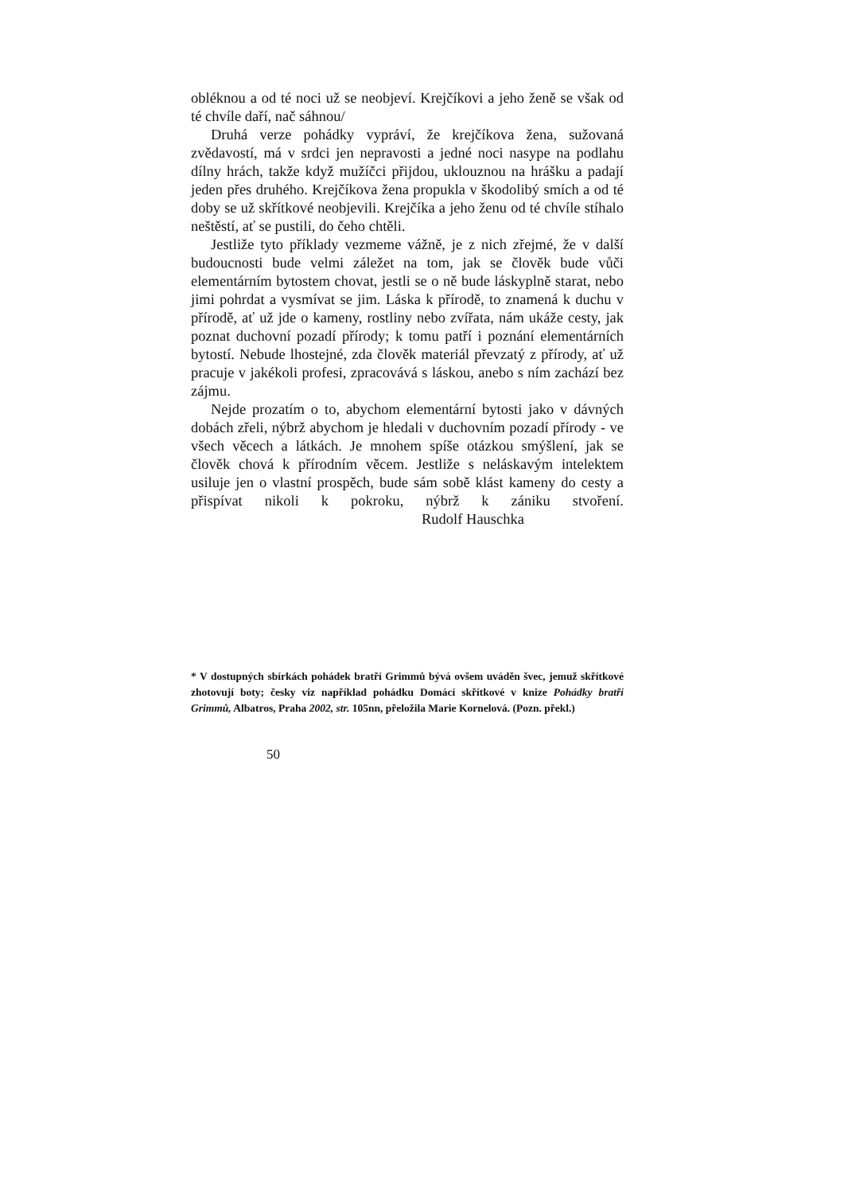obléknou a od té noci už se neobjeví. Krejčíkovi a jeho ženě se však od té chvíle daří, nač sáhnou/
Druhá verze pohádky vypráví, že krejčíkova žena, sužovaná zvědavostí, má v srdci jen nepravosti a jedné noci nasype na podlahu dílny hrách, takže když mužíčci přijdou, uklouznou na hrášku a padají jeden přes druhého. Krejčíkova žena propukla v škodolibý smích a od té doby se už skřítkové neobjevili. Krejčíka a jeho ženu od té chvíle stíhalo neštěstí, ať se pustili, do čeho chtěli.
Jestliže tyto příklady vezmeme vážně, je z nich zřejmé, že v další budoucnosti bude velmi záležet na tom, jak se člověk bude vůči elementárním bytostem chovat, jestli se o ně bude láskyplně starat, nebo jimi pohrdat a vysmívat se jim. Láska k přírodě, to znamená k duchu v přírodě, ať už jde o kameny, rostliny nebo zvířata, nám ukáže cesty, jak poznat duchovní pozadí přírody; k tomu patří i poznání elementárních bytostí. Nebude lhostejné, zda člověk materiál převzatý z přírody, ať už pracuje v jakékoli profesi, zpracovává s láskou, anebo s ním zachází bez zájmu.
Nejde prozatím o to, abychom elementární bytosti jako v dávných dobách zřeli, nýbrž abychom je hledali v duchovním pozadí přírody - ve všech věcech a látkách. Je mnohem spíše otázkou smýšlení, jak se člověk chová k přírodním věcem. Jestliže s neláskavým intelektem usiluje jen o vlastní prospěch, bude sám sobě klást kameny do cesty a přispívat nikoli k pokroku, nýbrž k zániku stvoření. Rudolf Hauschka
* V dostupných sbírkách pohádek bratří Grimmů bývá ovšem uváděn švec, jemuž skřítkové zhotovují boty; česky viz například pohádku Domácí skřítkové v knize Pohádky bratří Grimmů, Albatros, Praha 2002, str. 105nn, přeložila Marie Kornelová. (Pozn. překl.)
50